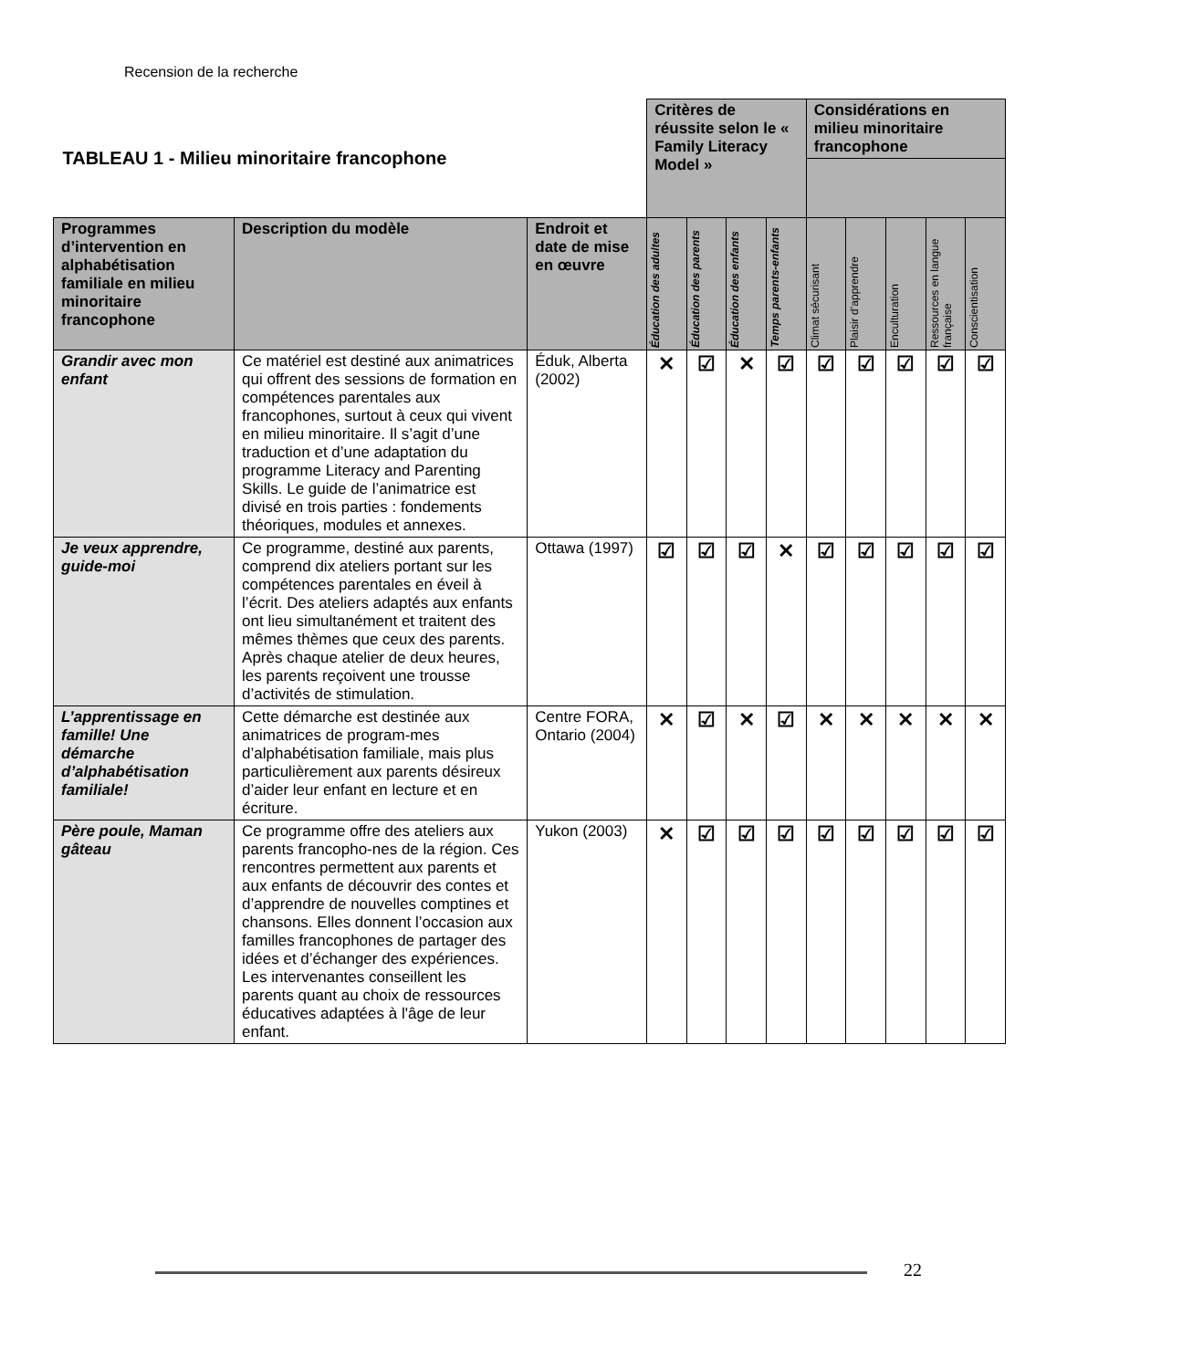Recension de la recherche
| TABLEAU 1 - Milieu minoritaire francophone | | | Critères de réussite selon le « Family Literacy Model » | | | | Considérations en milieu minoritaire francophone | | | | |
| Programmes d’intervention en alphabétisation familiale en milieu minoritaire francophone | Description du modèle | Endroit et date de mise en œuvre | Éducation des adultes | Éducation des parents | Éducation des enfants | Temps parents-enfants | Climat sécurisant | Plaisir d’apprendre | Enculturation | Ressources en langue française | Conscientisation |
| Grandir avec mon enfant | Ce matériel est destiné aux animatrices qui offrent des sessions de formation en compétences parentales aux francophones, surtout à ceux qui vivent en milieu minoritaire. Il s’agit d’une traduction et d’une adaptation du programme Literacy and Parenting Skills. Le guide de l’animatrice est divisé en trois parties : fondements théoriques, modules et annexes. | Éduk, Alberta (2002) | ✕ | ☑ | ✕ | ☑ | ☑ | ☑ | ☑ | ☑ | ☑ |
| Je veux apprendre, guide-moi | Ce programme, destiné aux parents, comprend dix ateliers portant sur les compétences parentales en éveil à l’écrit. Des ateliers adaptés aux enfants ont lieu simultanément et traitent des mêmes thèmes que ceux des parents. Après chaque atelier de deux heures, les parents reçoivent une trousse d’activités de stimulation. | Ottawa (1997) | ☑ | ☑ | ☑ | ✕ | ☑ | ☑ | ☑ | ☑ | ☑ |
| L’apprentissage en famille! Une démarche d’alphabétisation familiale! | Cette démarche est destinée aux animatrices de program-mes d’alphabétisation familiale, mais plus particulièrement aux parents désireux d’aider leur enfant en lecture et en écriture. | Centre FORA, Ontario (2004) | ✕ | ☑ | ✕ | ☑ | ✕ | ✕ | ✕ | ✕ | ✕ |
| Père poule, Maman gâteau | Ce programme offre des ateliers aux parents francopho-nes de la région. Ces rencontres permettent aux parents et aux enfants de découvrir des contes et d’apprendre de nouvelles comptines et chansons. Elles donnent l’occasion aux familles francophones de partager des idées et d’échanger des expériences. Les intervenantes conseillent les parents quant au choix de ressources éducatives adaptées à l'âge de leur enfant. | Yukon (2003) | ✕ | ☑ | ☑ | ☑ | ☑ | ☑ | ☑ | ☑ | ☑ |
22